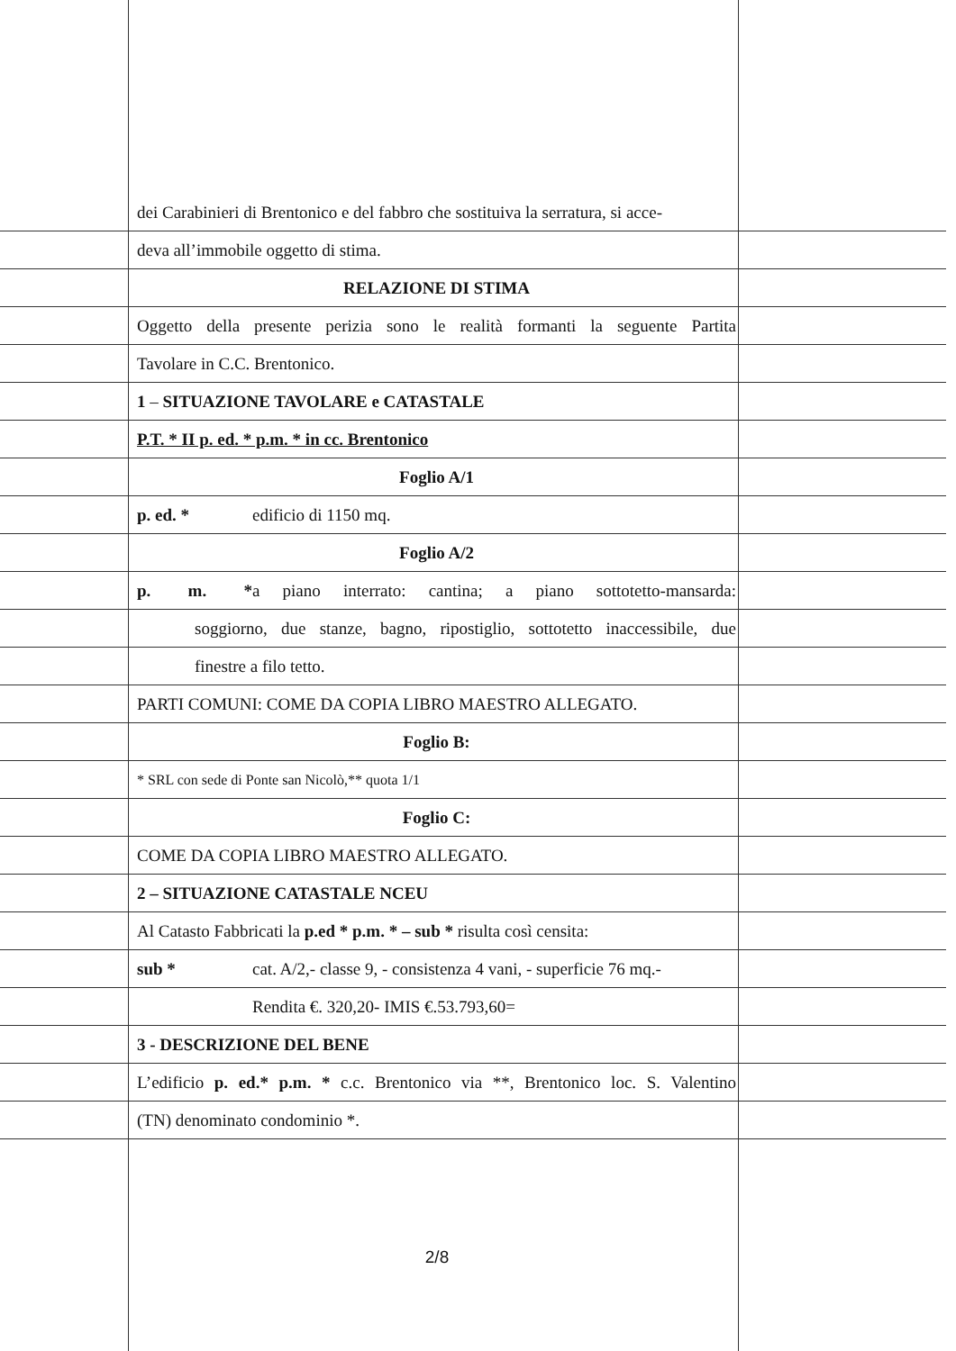dei Carabinieri di Brentonico e del fabbro che sostituiva la serratura, si acce-
deva all’immobile oggetto di stima.
RELAZIONE DI STIMA
Oggetto della presente perizia sono le realità formanti la seguente Partita
Tavolare in C.C. Brentonico.
1 – SITUAZIONE TAVOLARE e CATASTALE
P.T. * II p. ed. * p.m. * in cc. Brentonico
Foglio A/1
p. ed. * edificio di 1150 mq.
Foglio A/2
p. m. * a piano interrato: cantina; a piano sottotetto-mansarda:
soggiorno, due stanze, bagno, ripostiglio, sottotetto inaccessibile, due
finestre a filo tetto.
PARTI COMUNI: COME DA COPIA LIBRO MAESTRO ALLEGATO.
Foglio B:
* SRL con sede di Ponte san Nicolò,** quota 1/1
Foglio C:
COME DA COPIA LIBRO MAESTRO ALLEGATO.
2 – SITUAZIONE CATASTALE NCEU
Al Catasto Fabbricati la p.ed * p.m. * – sub * risulta così censita:
sub * cat. A/2,- classe 9, - consistenza 4 vani, - superficie 76 mq.-
Rendita €. 320,20- IMIS €.53.793,60=
3 - DESCRIZIONE DEL BENE
L’edificio p. ed.* p.m. * c.c. Brentonico via **, Brentonico loc. S. Valentino
(TN) denominato condominio *.
2/8